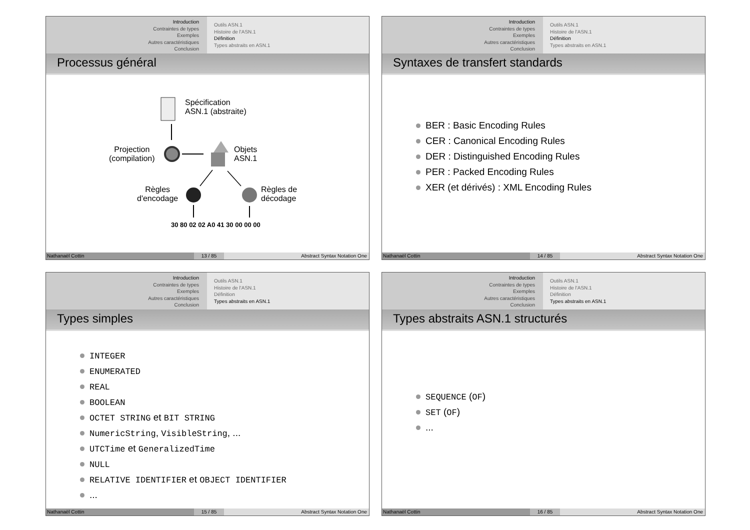Introduction
Contraintes de types
Exemples
Autres caractéristiques
Conclusion
Outils ASN.1
Histoire de l'ASN.1
Définition
Types abstraits en ASN.1
Processus général
Spécification
ASN.1 (abstraite)
Projection
(compilation)
Objets
ASN.1
Règles
d'encodage
Règles de
décodage
30 80 02 02 A0 41 30 00 00 00
Nathanaël Cottin 13 / 85 Abstract Syntax Notation One
Introduction
Contraintes de types
Exemples
Autres caractéristiques
Conclusion
Outils ASN.1
Histoire de l'ASN.1
Définition
Types abstraits en ASN.1
Syntaxes de transfert standards
BER : Basic Encoding Rules
CER : Canonical Encoding Rules
DER : Distinguished Encoding Rules
PER : Packed Encoding Rules
XER (et dérivés) : XML Encoding Rules
Nathanaël Cottin 14 / 85 Abstract Syntax Notation One
Introduction
Contraintes de types
Exemples
Autres caractéristiques
Conclusion
Outils ASN.1
Histoire de l'ASN.1
Définition
Types abstraits en ASN.1
Types simples
INTEGER
ENUMERATED
REAL
BOOLEAN
OCTET STRING et BIT STRING
NumericString, VisibleString, ...
UTCTime et GeneralizedTime
NULL
RELATIVE IDENTIFIER et OBJECT IDENTIFIER
...
Nathanaël Cottin 15 / 85 Abstract Syntax Notation One
Introduction
Contraintes de types
Exemples
Autres caractéristiques
Conclusion
Outils ASN.1
Histoire de l'ASN.1
Définition
Types abstraits en ASN.1
Types abstraits ASN.1 structurés
SEQUENCE (OF)
SET (OF)
...
Nathanaël Cottin 16 / 85 Abstract Syntax Notation One